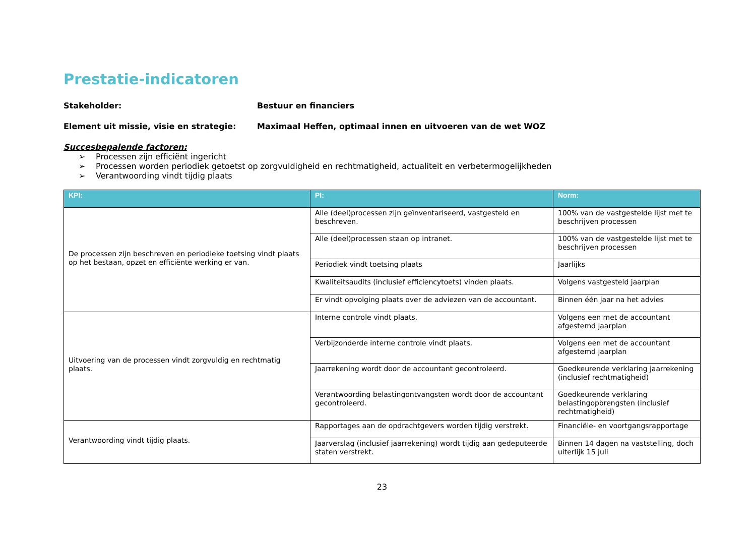Prestatie-indicatoren
Stakeholder: Bestuur en financiers
Element uit missie, visie en strategie: Maximaal Heffen, optimaal innen en uitvoeren van de wet WOZ
Succesbepalende factoren:
➢ Processen zijn efficiënt ingericht
➢ Processen worden periodiek getoetst op zorgvuldigheid en rechtmatigheid, actualiteit en verbetermogelijkheden
➢ Verantwoording vindt tijdig plaats
| KPI: | PI: | Norm: |
| --- | --- | --- |
| De processen zijn beschreven en periodieke toetsing vindt plaats op het bestaan, opzet en efficiënte werking er van. | Alle (deel)processen zijn geïnventariseerd, vastgesteld en beschreven. | 100% van de vastgestelde lijst met te beschrijven processen |
| | Alle (deel)processen staan op intranet. | 100% van de vastgestelde lijst met te beschrijven processen |
| | Periodiek vindt toetsing plaats | Jaarlijks |
| | Kwaliteitsaudits (inclusief efficiencytoets) vinden plaats. | Volgens vastgesteld jaarplan |
| | Er vindt opvolging plaats over de adviezen van de accountant. | Binnen één jaar na het advies |
| Uitvoering van de processen vindt zorgvuldig en rechtmatig plaats. | Interne controle vindt plaats. | Volgens een met de accountant afgestemd jaarplan |
| | Verbijzonderde interne controle vindt plaats. | Volgens een met de accountant afgestemd jaarplan |
| | Jaarrekening wordt door de accountant gecontroleerd. | Goedkeurende verklaring jaarrekening (inclusief rechtmatigheid) |
| | Verantwoording belastingontvangsten wordt door de accountant gecontroleerd. | Goedkeurende verklaring belastingopbrengsten (inclusief rechtmatigheid) |
| Verantwoording vindt tijdig plaats. | Rapportages aan de opdrachtgevers worden tijdig verstrekt. | Financiële- en voortgangsrapportage |
| | Jaarverslag (inclusief jaarrekening) wordt tijdig aan gedeputeerde staten verstrekt. | Binnen 14 dagen na vaststelling, doch uiterlijk 15 juli |
23